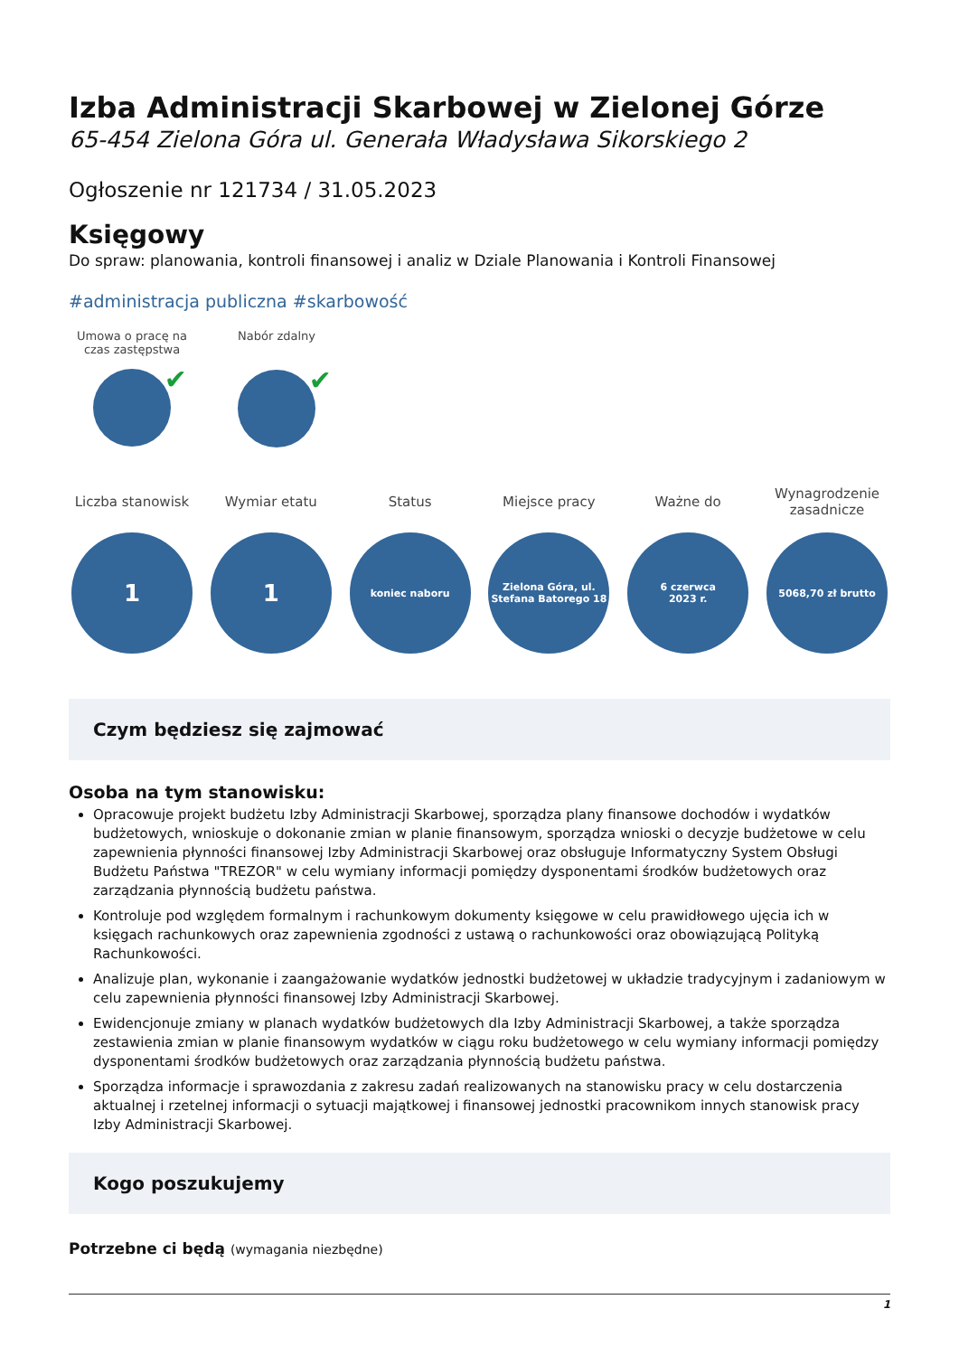Izba Administracji Skarbowej w Zielonej Górze
65-454 Zielona Góra ul. Generała Władysława Sikorskiego 2
Ogłoszenie nr 121734 / 31.05.2023
Księgowy
Do spraw: planowania, kontroli finansowej i analiz w Dziale Planowania i Kontroli Finansowej
#administracja publiczna #skarbowość
Umowa o pracę na czas zastępstwa
✔
Nabór zdalny
✔
Liczba stanowisk
1
Wymiar etatu
1
Status
koniec naboru
Miejsce pracy
Zielona Góra, ul.
Stefana Batorego 18
Ważne do
6 czerwca
2023 r.
Wynagrodzenie zasadnicze
5068,70 zł brutto
Czym będziesz się zajmować
Osoba na tym stanowisku:
Opracowuje projekt budżetu Izby Administracji Skarbowej, sporządza plany finansowe dochodów i wydatków budżetowych, wnioskuje o dokonanie zmian w planie finansowym, sporządza wnioski o decyzje budżetowe w celu zapewnienia płynności finansowej Izby Administracji Skarbowej oraz obsługuje Informatyczny System Obsługi Budżetu Państwa "TREZOR" w celu wymiany informacji pomiędzy dysponentami środków budżetowych oraz zarządzania płynnością budżetu państwa.
Kontroluje pod względem formalnym i rachunkowym dokumenty księgowe w celu prawidłowego ujęcia ich w księgach rachunkowych oraz zapewnienia zgodności z ustawą o rachunkowości oraz obowiązującą Polityką Rachunkowości.
Analizuje plan, wykonanie i zaangażowanie wydatków jednostki budżetowej w układzie tradycyjnym i zadaniowym w celu zapewnienia płynności finansowej Izby Administracji Skarbowej.
Ewidencjonuje zmiany w planach wydatków budżetowych dla Izby Administracji Skarbowej, a także sporządza zestawienia zmian w planie finansowym wydatków w ciągu roku budżetowego w celu wymiany informacji pomiędzy dysponentami środków budżetowych oraz zarządzania płynnością budżetu państwa.
Sporządza informacje i sprawozdania z zakresu zadań realizowanych na stanowisku pracy w celu dostarczenia aktualnej i rzetelnej informacji o sytuacji majątkowej i finansowej jednostki pracownikom innych stanowisk pracy Izby Administracji Skarbowej.
Kogo poszukujemy
Potrzebne ci będą (wymagania niezbędne)
1